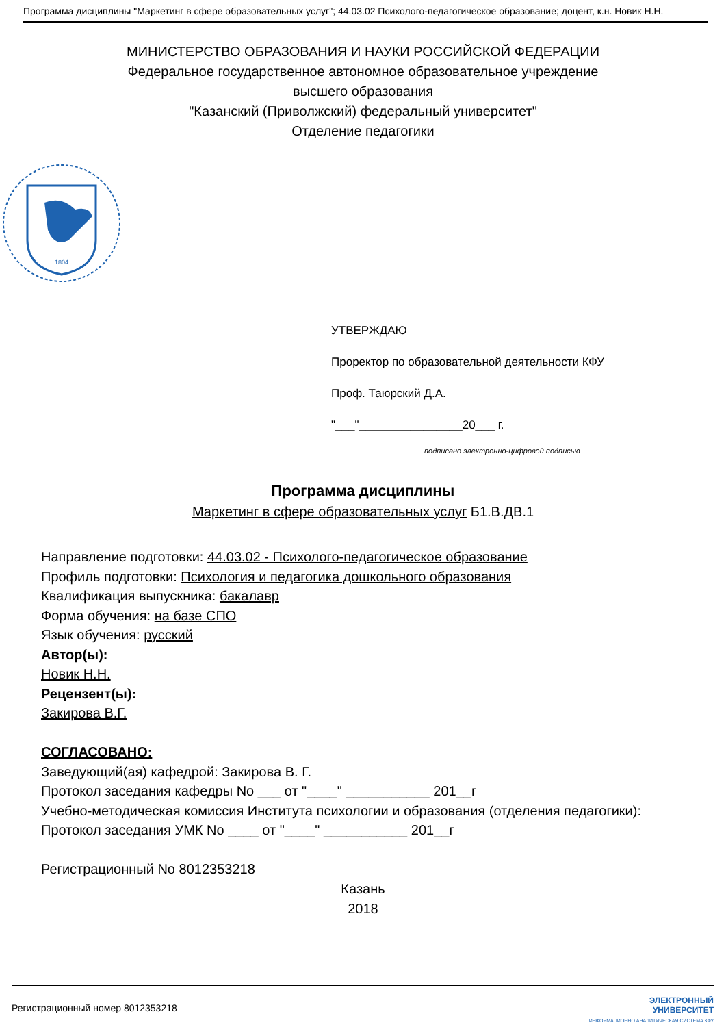Программа дисциплины "Маркетинг в сфере образовательных услуг"; 44.03.02 Психолого-педагогическое образование; доцент, к.н. Новик Н.Н.
МИНИСТЕРСТВО ОБРАЗОВАНИЯ И НАУКИ РОССИЙСКОЙ ФЕДЕРАЦИИ
Федеральное государственное автономное образовательное учреждение
высшего образования
"Казанский (Приволжский) федеральный университет"
Отделение педагогики
1804
УТВЕРЖДАЮ
Проректор по образовательной деятельности КФУ
Проф. Таюрский Д.А.
"___"________________20___ г.
подписано электронно-цифровой подписью
Программа дисциплины
Маркетинг в сфере образовательных услуг Б1.В.ДВ.1
Направление подготовки: 44.03.02 - Психолого-педагогическое образование
Профиль подготовки: Психология и педагогика дошкольного образования
Квалификация выпускника: бакалавр
Форма обучения: на базе СПО
Язык обучения: русский
Автор(ы):
Новик Н.Н.
Рецензент(ы):
Закирова В.Г.
СОГЛАСОВАНО:
Заведующий(ая) кафедрой: Закирова В. Г.
Протокол заседания кафедры No ___ от "____" ___________ 201__г
Учебно-методическая комиссия Института психологии и образования (отделения педагогики):
Протокол заседания УМК No ____ от "____" ___________ 201__г
Регистрационный No 8012353218
Казань
2018
Регистрационный номер 8012353218 ЭЛЕКТРОННЫЙ
УНИВЕРСИТЕТ
ИНФОРМАЦИОННО АНАЛИТИЧЕСКАЯ СИСТЕМА КФУ